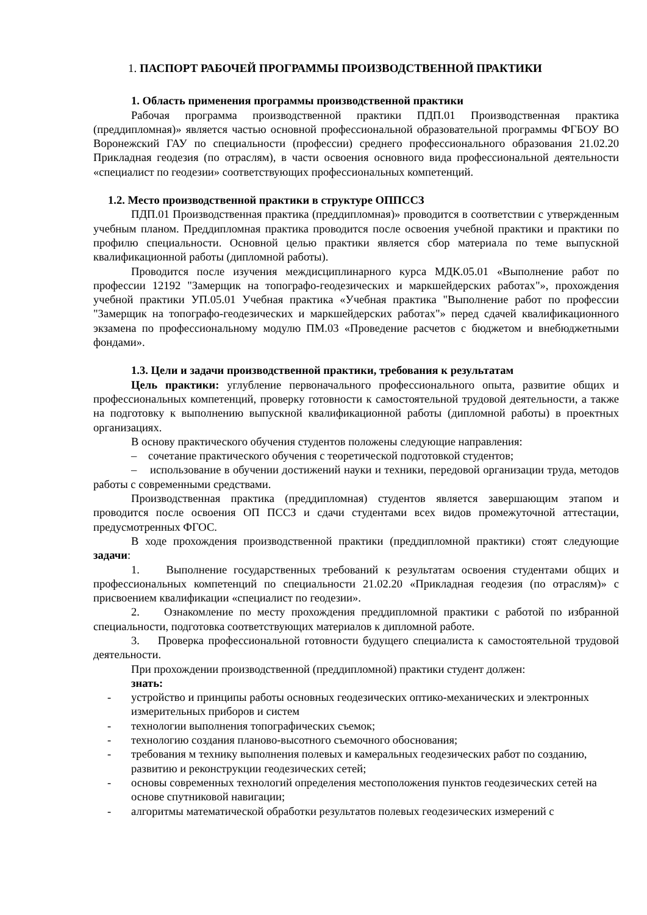1. ПАСПОРТ РАБОЧЕЙ ПРОГРАММЫ ПРОИЗВОДСТВЕННОЙ ПРАКТИКИ
1. Область применения программы производственной практики
Рабочая программа производственной практики ПДП.01 Производственная практика (преддипломная)» является частью основной профессиональной образовательной программы ФГБОУ ВО Воронежский ГАУ по специальности (профессии) среднего профессионального образования 21.02.20 Прикладная геодезия (по отраслям), в части освоения основного вида профессиональной деятельности «специалист по геодезии» соответствующих профессиональных компетенций.
1.2. Место производственной практики в структуре ОППССЗ
ПДП.01 Производственная практика (преддипломная)» проводится в соответствии с утвержденным учебным планом. Преддипломная практика проводится после освоения учебной практики и практики по профилю специальности. Основной целью практики является сбор материала по теме выпускной квалификационной работы (дипломной работы).
Проводится после изучения междисциплинарного курса МДК.05.01 «Выполнение работ по профессии 12192 "Замерщик на топографо-геодезических и маркшейдерских работах"», прохождения учебной практики УП.05.01 Учебная практика «Учебная практика "Выполнение работ по профессии "Замерщик на топографо-геодезических и маркшейдерских работах"» перед сдачей квалификационного экзамена по профессиональному модулю ПМ.03 «Проведение расчетов с бюджетом и внебюджетными фондами».
1.3. Цели и задачи производственной практики, требования к результатам
Цель практики: углубление первоначального профессионального опыта, развитие общих и профессиональных компетенций, проверку готовности к самостоятельной трудовой деятельности, а также на подготовку к выполнению выпускной квалификационной работы (дипломной работы) в проектных организациях.
В основу практического обучения студентов положены следующие направления:
– сочетание практического обучения с теоретической подготовкой студентов;
– использование в обучении достижений науки и техники, передовой организации труда, методов работы с современными средствами.
Производственная практика (преддипломная) студентов является завершающим этапом и проводится после освоения ОП ПССЗ и сдачи студентами всех видов промежуточной аттестации, предусмотренных ФГОС.
В ходе прохождения производственной практики (преддипломной практики) стоят следующие задачи:
1. Выполнение государственных требований к результатам освоения студентами общих и профессиональных компетенций по специальности 21.02.20 «Прикладная геодезия (по отраслям)» с присвоением квалификации «специалист по геодезии».
2. Ознакомление по месту прохождения преддипломной практики с работой по избранной специальности, подготовка соответствующих материалов к дипломной работе.
3. Проверка профессиональной готовности будущего специалиста к самостоятельной трудовой деятельности.
При прохождении производственной (преддипломной) практики студент должен:
знать:
- устройство и принципы работы основных геодезических оптико-механических и электронных измерительных приборов и систем
- технологии выполнения топографических съемок;
- технологию создания планово-высотного съемочного обоснования;
- требования м технику выполнения полевых и камеральных геодезических работ по созданию, развитию и реконструкции геодезических сетей;
- основы современных технологий определения местоположения пунктов геодезических сетей на основе спутниковой навигации;
- алгоритмы математической обработки результатов полевых геодезических измерений с